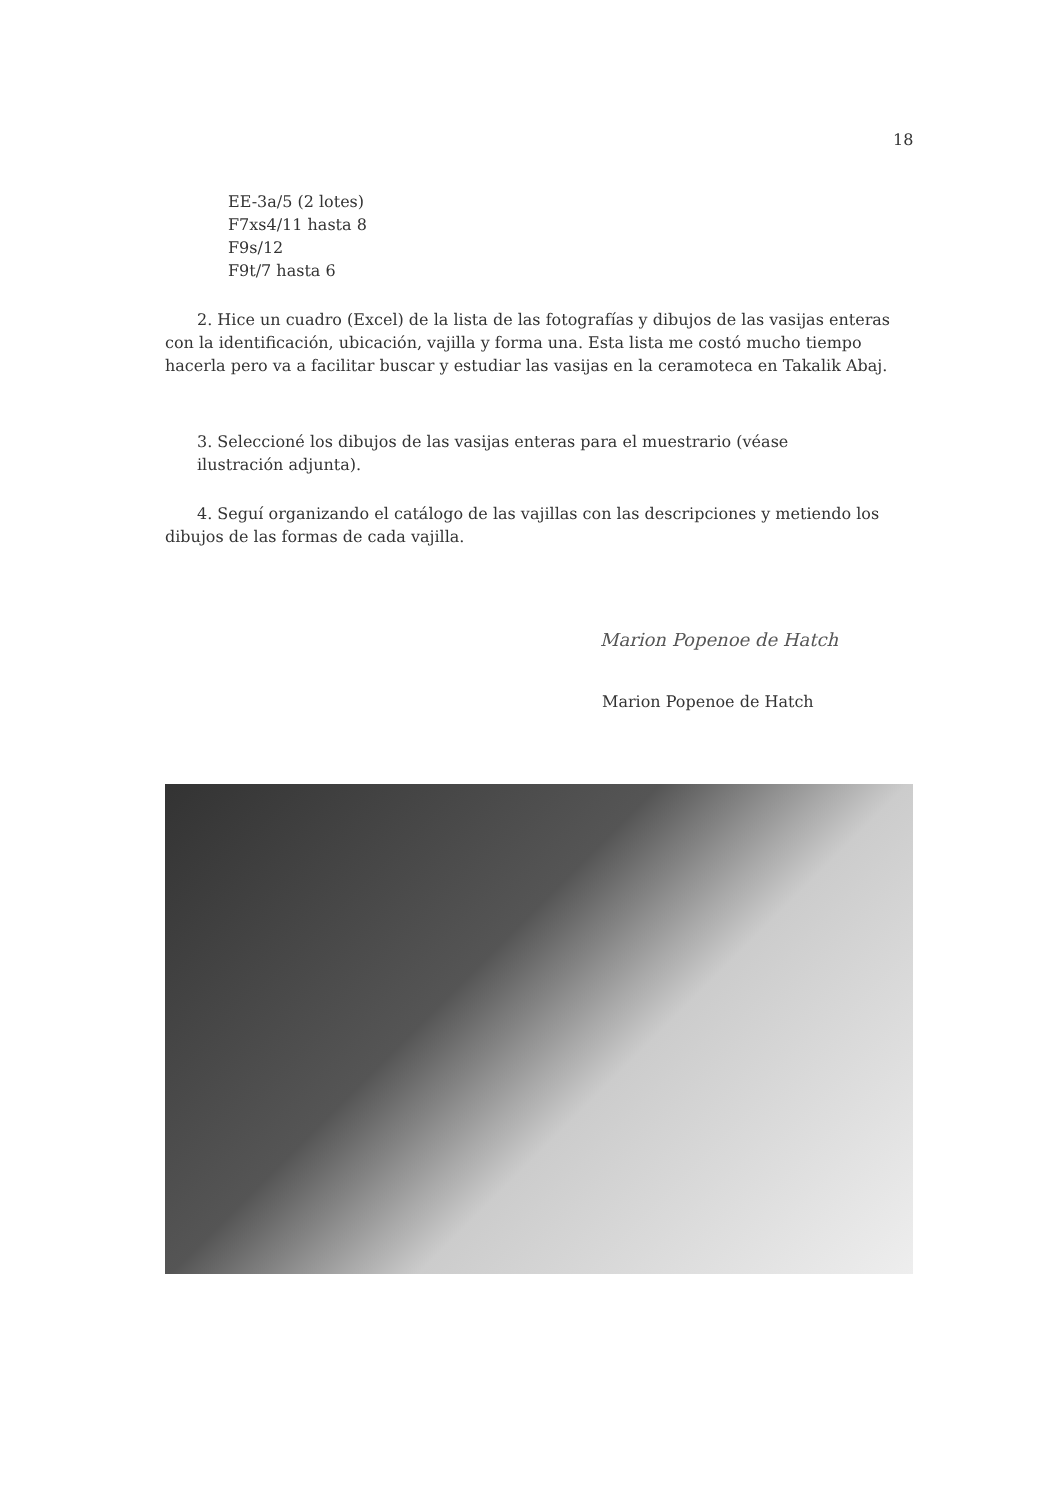18
EE-3a/5 (2 lotes)
F7xs4/11 hasta 8
F9s/12
F9t/7 hasta 6
2. Hice un cuadro (Excel) de la lista de las fotografías y dibujos de las vasijas enteras con la identificación, ubicación, vajilla y forma una. Esta lista me costó mucho tiempo hacerla pero va a facilitar buscar y estudiar las vasijas en la ceramoteca en Takalik Abaj.
3. Seleccioné los dibujos de las vasijas enteras para el muestrario (véase ilustración adjunta).
4. Seguí organizando el catálogo de las vajillas con las descripciones y metiendo los dibujos de las formas de cada vajilla.
Marion Popenoe de Hatch
Marion Popenoe de Hatch